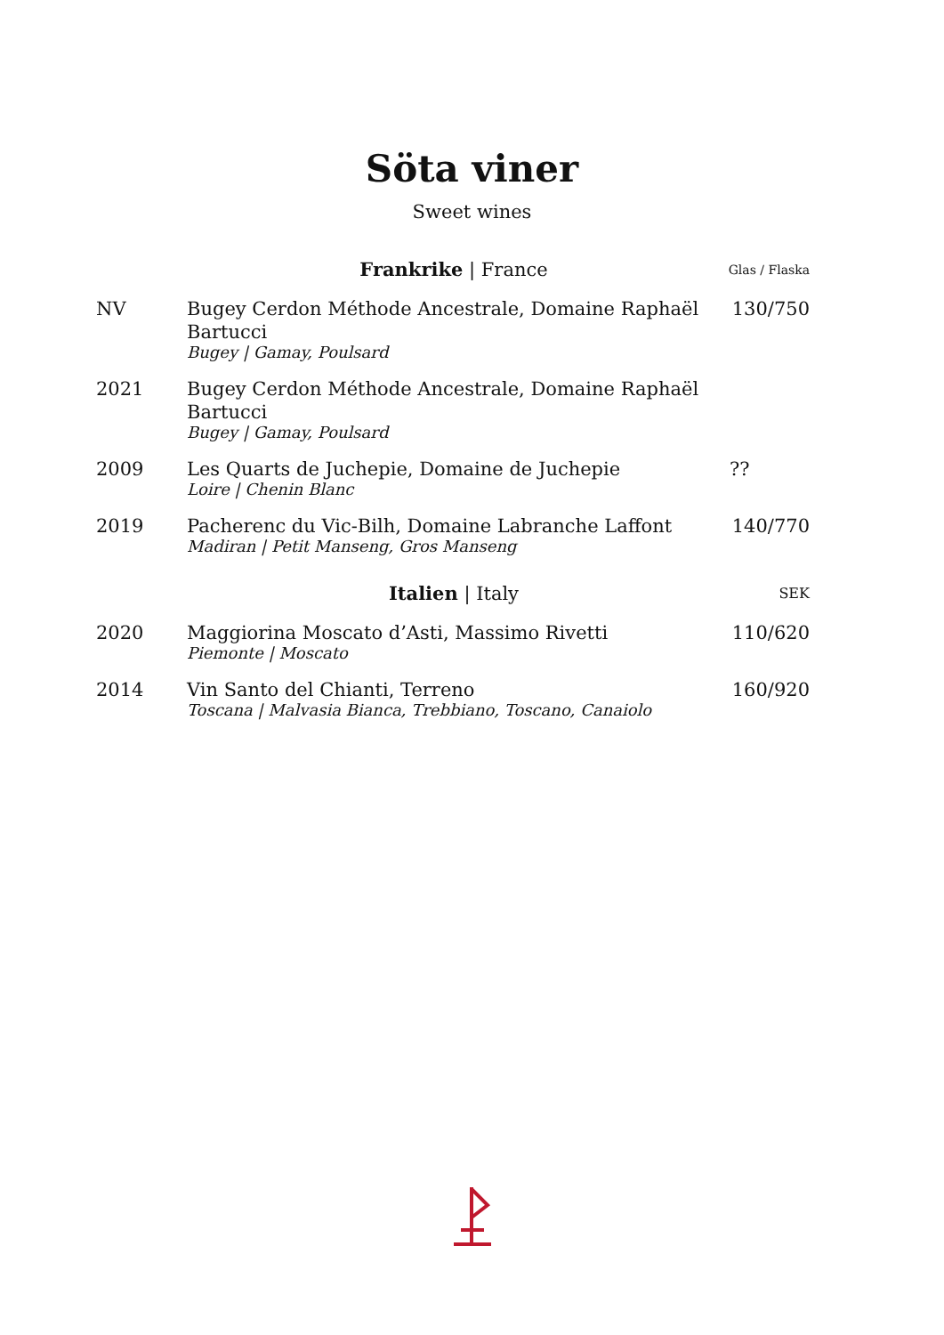Söta viner
Sweet wines
| | Frankrike / France | Glas / Flaska |
| --- | --- | --- |
| NV | Bugey Cerdon Méthode Ancestrale, Domaine Raphaël Bartucci Bugey / Gamay, Poulsard | 130/750 |
| 2021 | Bugey Cerdon Méthode Ancestrale, Domaine Raphaël Bartucci Bugey / Gamay, Poulsard | |
| 2009 | Les Quarts de Juchepie, Domaine de Juchepie Loire / Chenin Blanc | ?? |
| 2019 | Pacherenc du Vic-Bilh, Domaine Labranche Laffont Madiran / Petit Manseng, Gros Manseng | 140/770 |
| | Italien / Italy | SEK |
| 2020 | Maggiorina Moscato d’Asti, Massimo Rivetti Piemonte / Moscato | 110/620 |
| 2014 | Vin Santo del Chianti, Terreno Toscana / Malvasia Bianca, Trebbiano, Toscano, Canaiolo | 160/920 |